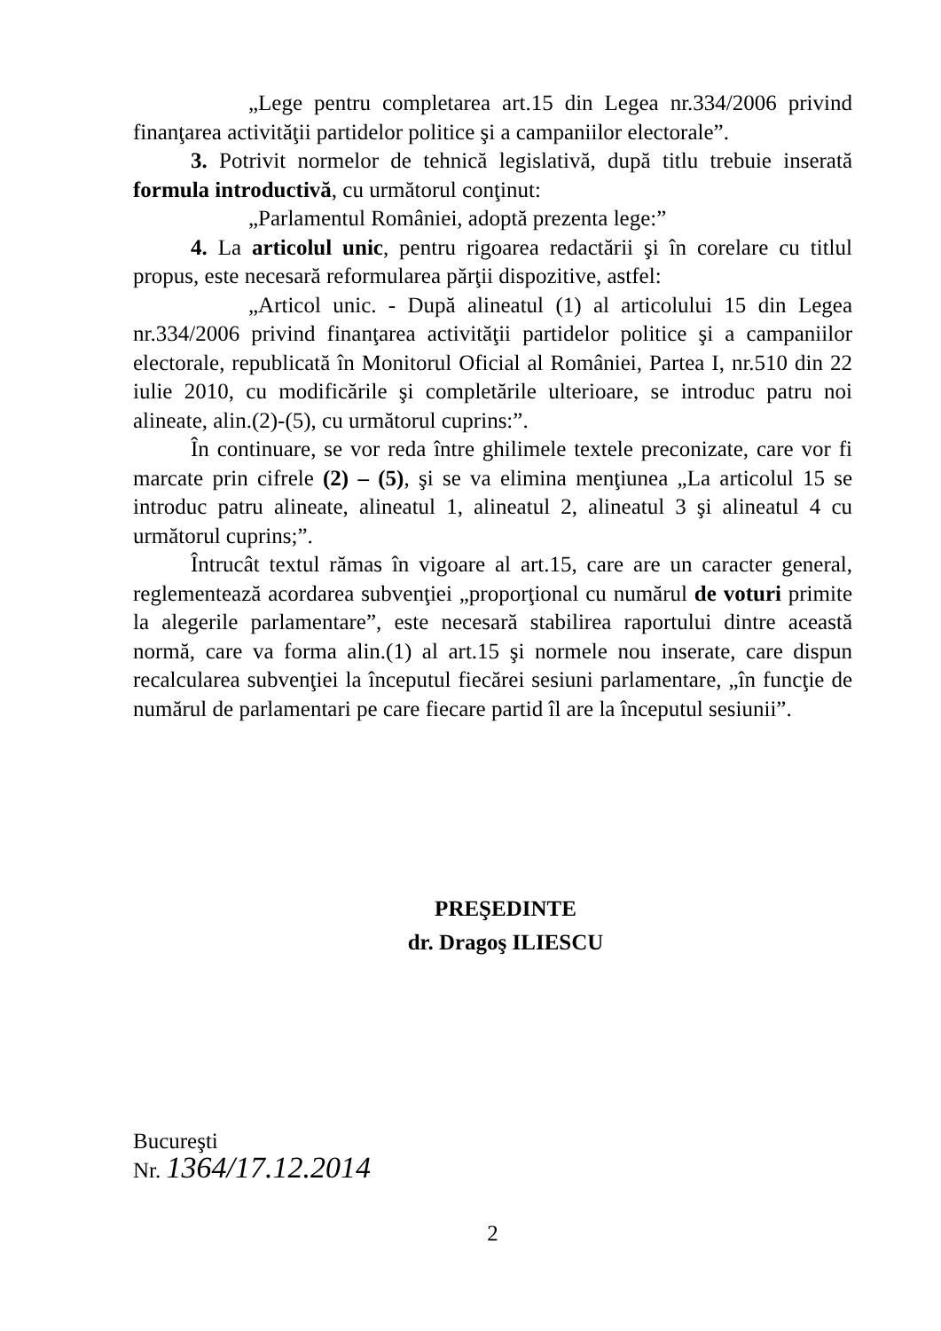„Lege pentru completarea art.15 din Legea nr.334/2006 privind finanţarea activităţii partidelor politice şi a campaniilor electorale”.
3. Potrivit normelor de tehnică legislativă, după titlu trebuie inserată formula introductivă, cu următorul conţinut:
„Parlamentul României, adoptă prezenta lege:”
4. La articolul unic, pentru rigoarea redactării şi în corelare cu titlul propus, este necesară reformularea părţii dispozitive, astfel:
„Articol unic. - După alineatul (1) al articolului 15 din Legea nr.334/2006 privind finanţarea activităţii partidelor politice şi a campaniilor electorale, republicată în Monitorul Oficial al României, Partea I, nr.510 din 22 iulie 2010, cu modificările şi completările ulterioare, se introduc patru noi alineate, alin.(2)-(5), cu următorul cuprins:”.
În continuare, se vor reda între ghilimele textele preconizate, care vor fi marcate prin cifrele (2) – (5), şi se va elimina menţiunea „La articolul 15 se introduc patru alineate, alineatul 1, alineatul 2, alineatul 3 şi alineatul 4 cu următorul cuprins;”.
Întrucât textul rămas în vigoare al art.15, care are un caracter general, reglementează acordarea subvenţiei „proporţional cu numărul de voturi primite la alegerile parlamentare”, este necesară stabilirea raportului dintre această normă, care va forma alin.(1) al art.15 şi normele nou inserate, care dispun recalcularea subvenţiei la începutul fiecărei sesiuni parlamentare, „în funcţie de numărul de parlamentari pe care fiecare partid îl are la începutul sesiunii”.
PREŞEDINTE
dr. Dragoş ILIESCU
Bucureşti
Nr. 1364/17.12.2014
2